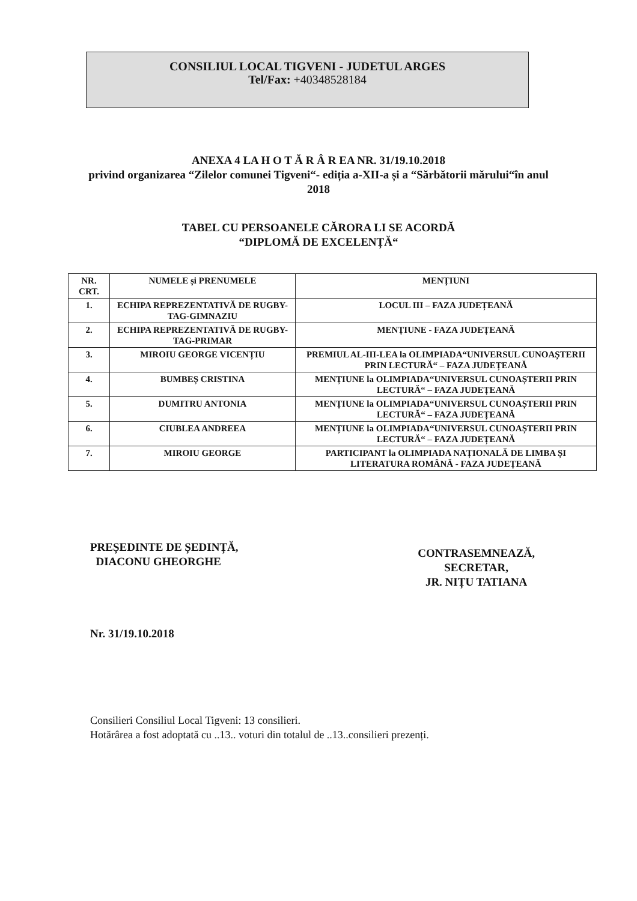CONSILIUL LOCAL TIGVENI - JUDETUL ARGES
Tel/Fax: +40348528184
ANEXA 4 LA H O T Ă R Â R EA NR. 31/19.10.2018
privind organizarea “Zilelor comunei Tigveni“- ediția a-XII-a și a “Sărbătorii mărului“în anul
2018
TABEL CU PERSOANELE CĂRORA LI SE ACORDĂ
“DIPLOMĂ DE EXCELENȚĂ“
| NR. CRT. | NUMELE și PRENUMELE | MENȚIUNI |
| --- | --- | --- |
| 1. | ECHIPA REPREZENTATIVĂ DE RUGBY-TAG-GIMNAZIU | LOCUL III – FAZA JUDEȚEANĂ |
| 2. | ECHIPA REPREZENTATIVĂ DE RUGBY-TAG-PRIMAR | MENȚIUNE - FAZA JUDEȚEANĂ |
| 3. | MIROIU GEORGE VICENȚIU | PREMIUL AL-III-LEA la OLIMPIADA“UNIVERSUL CUNOAȘTERII PRIN LECTURĂ“ – FAZA JUDEȚEANĂ |
| 4. | BUMBEȘ CRISTINA | MENȚIUNE la OLIMPIADA“UNIVERSUL CUNOAȘTERII PRIN LECTURĂ“ – FAZA JUDEȚEANĂ |
| 5. | DUMITRU ANTONIA | MENȚIUNE la OLIMPIADA“UNIVERSUL CUNOAȘTERII PRIN LECTURĂ“ – FAZA JUDEȚEANĂ |
| 6. | CIUBLEA ANDREEA | MENȚIUNE la OLIMPIADA“UNIVERSUL CUNOAȘTERII PRIN LECTURĂ“ – FAZA JUDEȚEANĂ |
| 7. | MIROIU GEORGE | PARTICIPANT la OLIMPIADA NAȚIONALĂ DE LIMBA ȘI LITERATURA ROMÂNĂ - FAZA JUDEȚEANĂ |
PREȘEDINTE DE ȘEDINȚĂ,
DIACONU GHEORGHE
Nr. 31/19.10.2018
CONTRASEMNEAZĂ,
SECRETAR,
JR. NIȚU TATIANA
Consilieri Consiliul Local Tigveni: 13 consilieri.
Hotărârea a fost adoptată cu ..13.. voturi din totalul de ..13..consilieri prezenți.